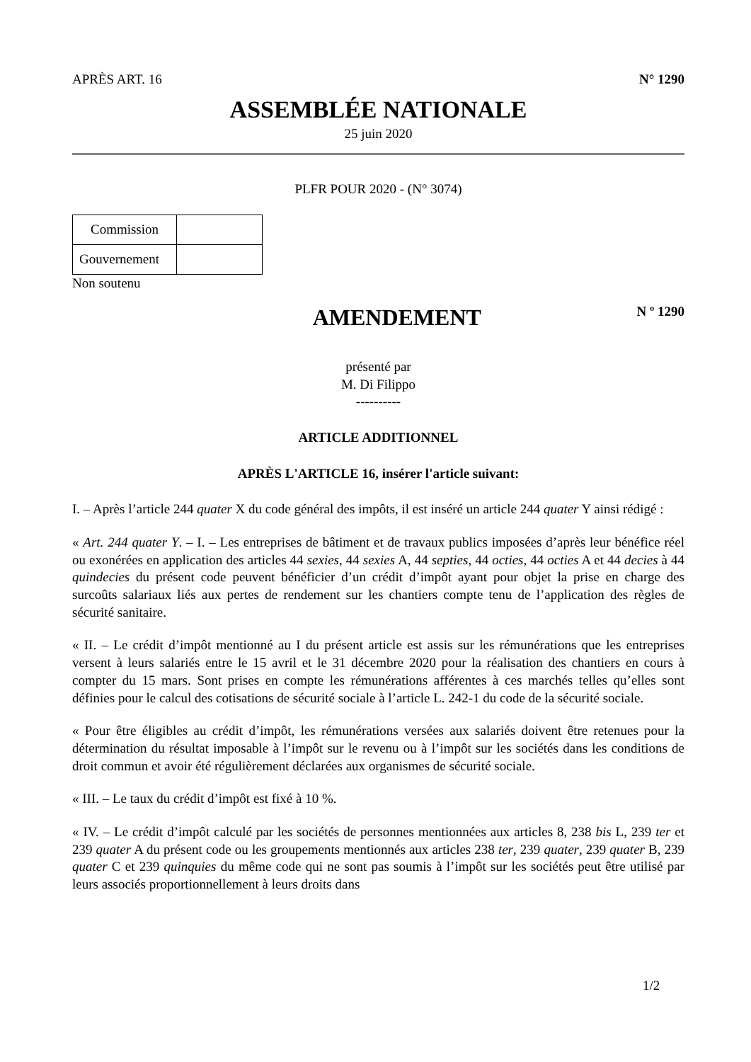APRÈS ART. 16 N° 1290
ASSEMBLÉE NATIONALE
25 juin 2020
PLFR POUR 2020 - (N° 3074)
| Commission | |
| Gouvernement | |
Non soutenu
AMENDEMENT
N º 1290
présenté par
M. Di Filippo
----------
ARTICLE ADDITIONNEL
APRÈS L'ARTICLE 16, insérer l'article suivant:
I. – Après l’article 244 quater X du code général des impôts, il est inséré un article 244 quater Y ainsi rédigé :
« Art. 244 quater Y. – I. – Les entreprises de bâtiment et de travaux publics imposées d’après leur bénéfice réel ou exonérées en application des articles 44 sexies, 44 sexies A, 44 septies, 44 octies, 44 octies A et 44 decies à 44 quindecies du présent code peuvent bénéficier d’un crédit d’impôt ayant pour objet la prise en charge des surcoûts salariaux liés aux pertes de rendement sur les chantiers compte tenu de l’application des règles de sécurité sanitaire.
« II. – Le crédit d’impôt mentionné au I du présent article est assis sur les rémunérations que les entreprises versent à leurs salariés entre le 15 avril et le 31 décembre 2020 pour la réalisation des chantiers en cours à compter du 15 mars. Sont prises en compte les rémunérations afférentes à ces marchés telles qu’elles sont définies pour le calcul des cotisations de sécurité sociale à l’article L. 242-1 du code de la sécurité sociale.
« Pour être éligibles au crédit d’impôt, les rémunérations versées aux salariés doivent être retenues pour la détermination du résultat imposable à l’impôt sur le revenu ou à l’impôt sur les sociétés dans les conditions de droit commun et avoir été régulièrement déclarées aux organismes de sécurité sociale.
« III. – Le taux du crédit d’impôt est fixé à 10 %.
« IV. – Le crédit d’impôt calculé par les sociétés de personnes mentionnées aux articles 8, 238 bis L, 239 ter et 239 quater A du présent code ou les groupements mentionnés aux articles 238 ter, 239 quater, 239 quater B, 239 quater C et 239 quinquies du même code qui ne sont pas soumis à l’impôt sur les sociétés peut être utilisé par leurs associés proportionnellement à leurs droits dans
1/2